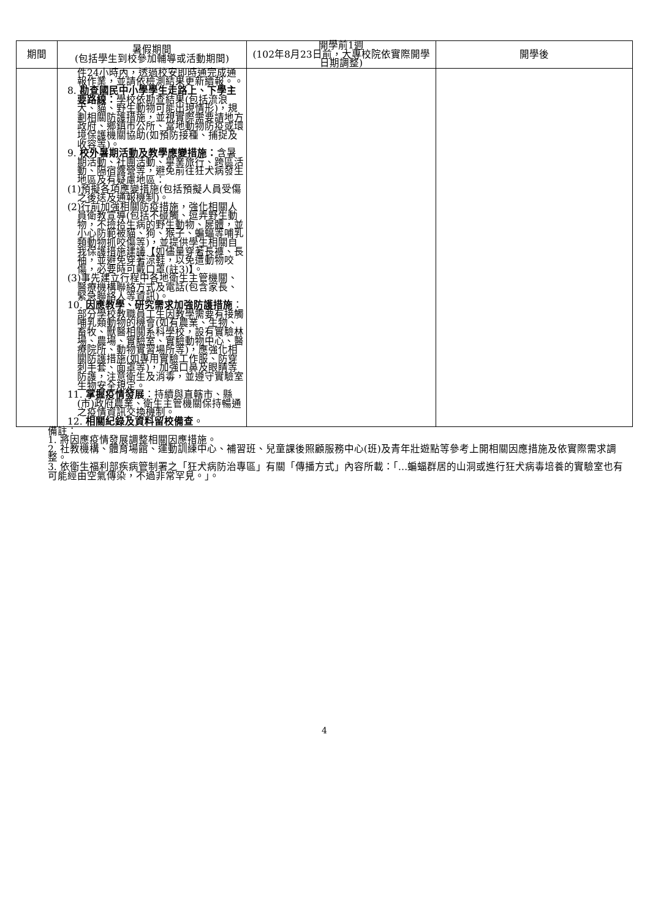| 期間 | 暑假期間 (包括學生到校參加輔導或活動期間) | 開學前1週 (102年8月23日前，大專校院依實際開學日期調整) | 開學後 |
| --- | --- | --- | --- |
| | 件24小時內，透過校安即時通完成通報作業，並請依檢測結果更新續報。。 8. 勘查國民中小學學生走路上、下學主要路線： 學校依勘查結果(包括流浪犬、貓、野生動物可能出現情形)，規劃相關防護措施，並視實際需要請地方政府、鄉鎮市公所、當地動物防疫或環境保護機關協助(如預防接種、捕捉及收容等)。 9. 校外暑期活動及教學應變措施： 含暑期活動、社團活動、畢業旅行、跨區活動、隔宿露營等，避免前往狂犬病發生地區及有疑慮地區： (1)預擬各項應變措施(包括預擬人員受傷之後送及通報機制)。 (2)行前加強相關防疫措施，強化相關人員衛教宣導(包括不碰觸、逗弄野生動物，不撿拾生病的野生動物、屍體，並小心防範被貓、狗、猴子、蝙蝠等哺乳類動物抓咬傷等)，並提供學生相關自我保護措施建議【如儘量穿著長褲、長袖，並避免穿著涼鞋，以免遭動物咬傷，必要時可戴口罩(註3)】。 (3)事先建立行程中各地衛生主管機關、醫療機構聯絡方式及電話(包含家長、緊急聯絡人等資訊)。 10. 因應教學、研究需求加強防護措施 ：部分學校教職員工生因教學需要有接觸哺乳類動物的機會(如有農業、生物、畜牧、獸醫相關系科學校，設有實驗林場、農場、實驗室、實驗動物中心、醫療院所、動物實習場所等)，應強化相關防護措施(如專用實驗工作服、防穿刺手套、面罩等)，加強口鼻及眼睛等防護，注意衛生及消毒，並遵守實驗室生物安全規定。 11. 掌握疫情發展 ：持續與直轄市、縣(市)政府農業、衛生主管機關保持暢通之疫情資訊交換機制。 12. 相關紀錄及資料留校備查 。 | | |
備註：
1. 將因應疫情發展調整相關因應措施。
2. 社教機構、體育場館、運動訓練中心、補習班、兒童課後照顧服務中心(班)及青年壯遊點等參考上開相關因應措施及依實際需求調整。
3. 依衛生福利部疾病管制署之「狂犬病防治專區」有關「傳播方式」內容所載：「…蝙蝠群居的山洞或進行狂犬病毒培養的實驗室也有可能經由空氣傳染，不過非常罕見。」。
4